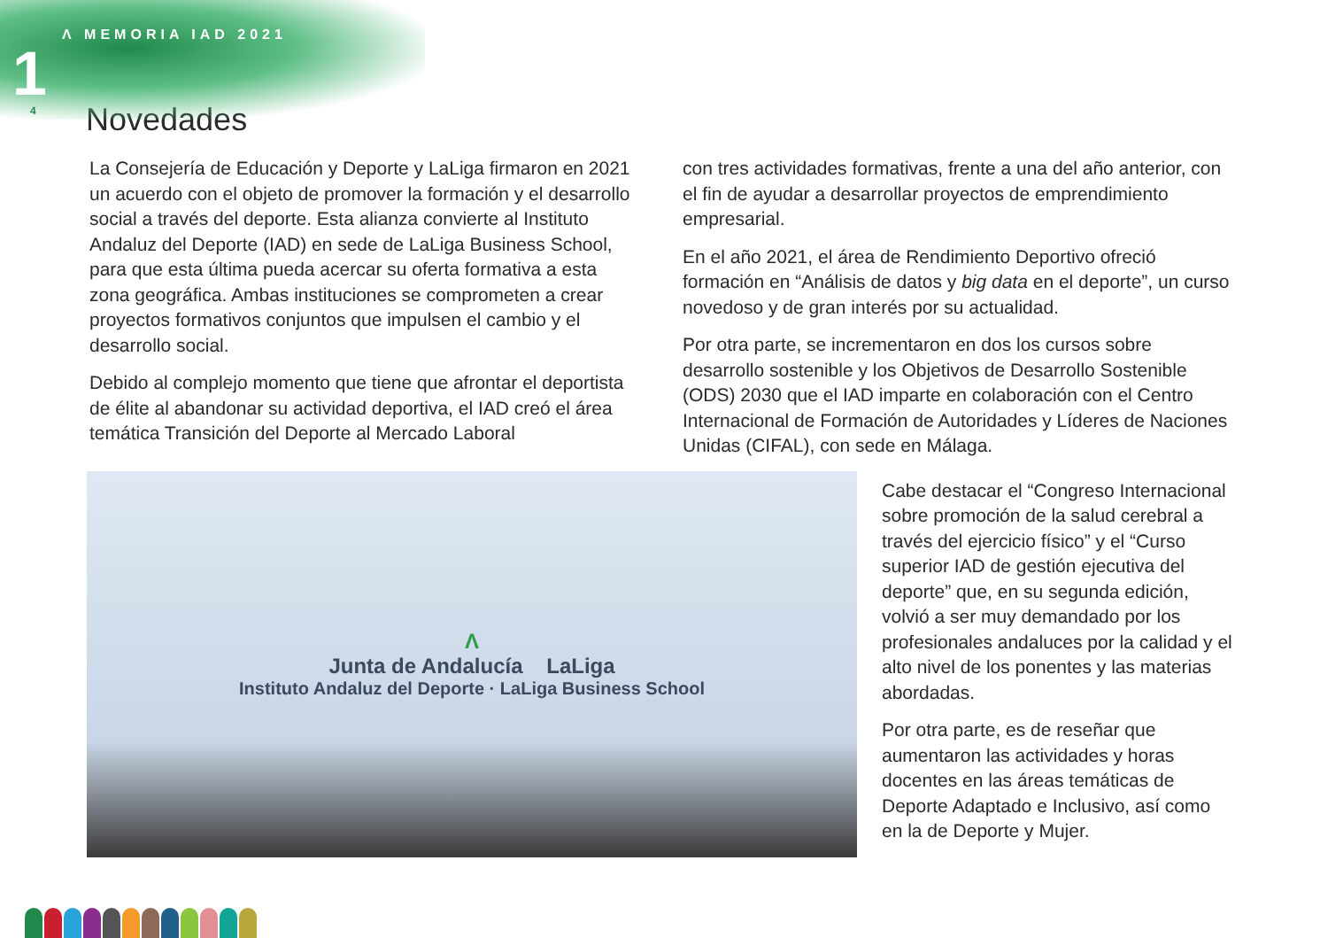Λ MEMORIA IAD 2021
1
4
Novedades
La Consejería de Educación y Deporte y LaLiga firmaron en 2021 un acuerdo con el objeto de promover la formación y el desarrollo social a través del deporte. Esta alianza convierte al Instituto Andaluz del Deporte (IAD) en sede de LaLiga Business School, para que esta última pueda acercar su oferta formativa a esta zona geográfica. Ambas instituciones se comprometen a crear proyectos formativos conjuntos que impulsen el cambio y el desarrollo social.
Debido al complejo momento que tiene que afrontar el deportista de élite al abandonar su actividad deportiva, el IAD creó el área temática Transición del Deporte al Mercado Laboral
con tres actividades formativas, frente a una del año anterior, con el fin de ayudar a desarrollar proyectos de emprendimiento empresarial.
En el año 2021, el área de Rendimiento Deportivo ofreció formación en “Análisis de datos y big data en el deporte”, un curso novedoso y de gran interés por su actualidad.
Por otra parte, se incrementaron en dos los cursos sobre desarrollo sostenible y los Objetivos de Desarrollo Sostenible (ODS) 2030 que el IAD imparte en colaboración con el Centro Internacional de Formación de Autoridades y Líderes de Naciones Unidas (CIFAL), con sede en Málaga.
Λ
Junta de Andalucía LaLiga
Instituto Andaluz del Deporte · LaLiga Business School
Cabe destacar el “Congreso Internacional sobre promoción de la salud cerebral a través del ejercicio físico” y el “Curso superior IAD de gestión ejecutiva del deporte” que, en su segunda edición, volvió a ser muy demandado por los profesionales andaluces por la calidad y el alto nivel de los ponentes y las materias abordadas.
Por otra parte, es de reseñar que aumentaron las actividades y horas docentes en las áreas temáticas de Deporte Adaptado e Inclusivo, así como en la de Deporte y Mujer.